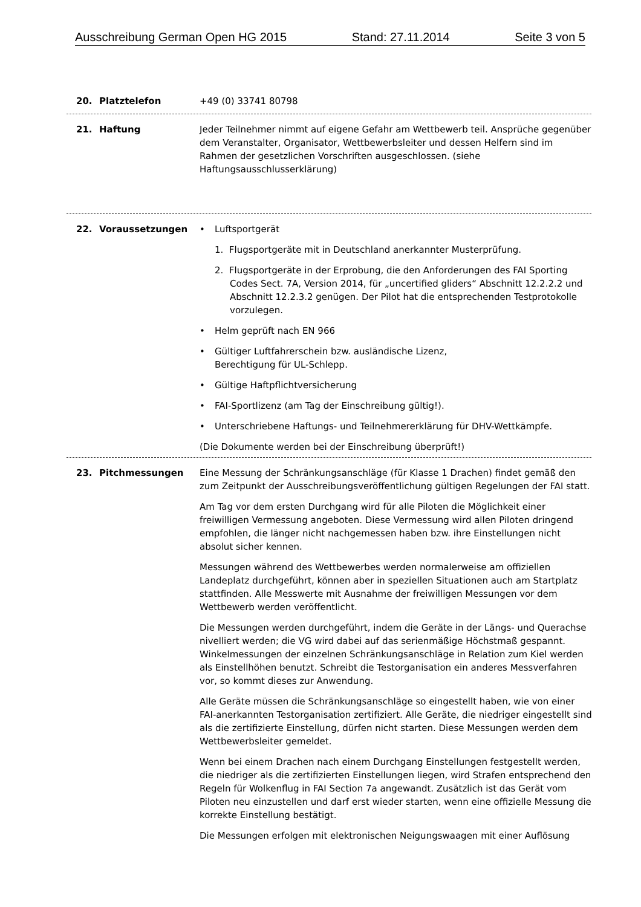Ausschreibung German Open HG 2015 Stand: 27.11.2014 Seite 3 von 5
20. Platztelefon +49 (0) 33741 80798
21. Haftung Jeder Teilnehmer nimmt auf eigene Gefahr am Wettbewerb teil. Ansprüche gegenüber dem Veranstalter, Organisator, Wettbewerbsleiter und dessen Helfern sind im Rahmen der gesetzlichen Vorschriften ausgeschlossen. (siehe Haftungsausschlusserklärung)
22. Voraussetzungen • Luftsportgerät
1. Flugsportgeräte mit in Deutschland anerkannter Musterprüfung.
2. Flugsportgeräte in der Erprobung, die den Anforderungen des FAI Sporting Codes Sect. 7A, Version 2014, für „uncertified gliders“ Abschnitt 12.2.2.2 und Abschnitt 12.2.3.2 genügen. Der Pilot hat die entsprechenden Testprotokolle vorzulegen.
• Helm geprüft nach EN 966
• Gültiger Luftfahrerschein bzw. ausländische Lizenz,
Berechtigung für UL-Schlepp.
• Gültige Haftpflichtversicherung
• FAI-Sportlizenz (am Tag der Einschreibung gültig!).
• Unterschriebene Haftungs- und Teilnehmererklärung für DHV-Wettkämpfe.
(Die Dokumente werden bei der Einschreibung überprüft!)
23. Pitchmessungen Eine Messung der Schränkungsanschläge (für Klasse 1 Drachen) findet gemäß den zum Zeitpunkt der Ausschreibungsveröffentlichung gültigen Regelungen der FAI statt.
Am Tag vor dem ersten Durchgang wird für alle Piloten die Möglichkeit einer freiwilligen Vermessung angeboten. Diese Vermessung wird allen Piloten dringend empfohlen, die länger nicht nachgemessen haben bzw. ihre Einstellungen nicht absolut sicher kennen.
Messungen während des Wettbewerbes werden normalerweise am offiziellen Landeplatz durchgeführt, können aber in speziellen Situationen auch am Startplatz stattfinden. Alle Messwerte mit Ausnahme der freiwilligen Messungen vor dem Wettbewerb werden veröffentlicht.
Die Messungen werden durchgeführt, indem die Geräte in der Längs- und Querachse nivelliert werden; die VG wird dabei auf das serienmäßige Höchstmaß gespannt. Winkelmessungen der einzelnen Schränkungsanschläge in Relation zum Kiel werden als Einstellhöhen benutzt. Schreibt die Testorganisation ein anderes Messverfahren vor, so kommt dieses zur Anwendung.
Alle Geräte müssen die Schränkungsanschläge so eingestellt haben, wie von einer FAI-anerkannten Testorganisation zertifiziert. Alle Geräte, die niedriger eingestellt sind als die zertifizierte Einstellung, dürfen nicht starten. Diese Messungen werden dem Wettbewerbsleiter gemeldet.
Wenn bei einem Drachen nach einem Durchgang Einstellungen festgestellt werden, die niedriger als die zertifizierten Einstellungen liegen, wird Strafen entsprechend den Regeln für Wolkenflug in FAI Section 7a angewandt. Zusätzlich ist das Gerät vom Piloten neu einzustellen und darf erst wieder starten, wenn eine offizielle Messung die korrekte Einstellung bestätigt.
Die Messungen erfolgen mit elektronischen Neigungswaagen mit einer Auflösung